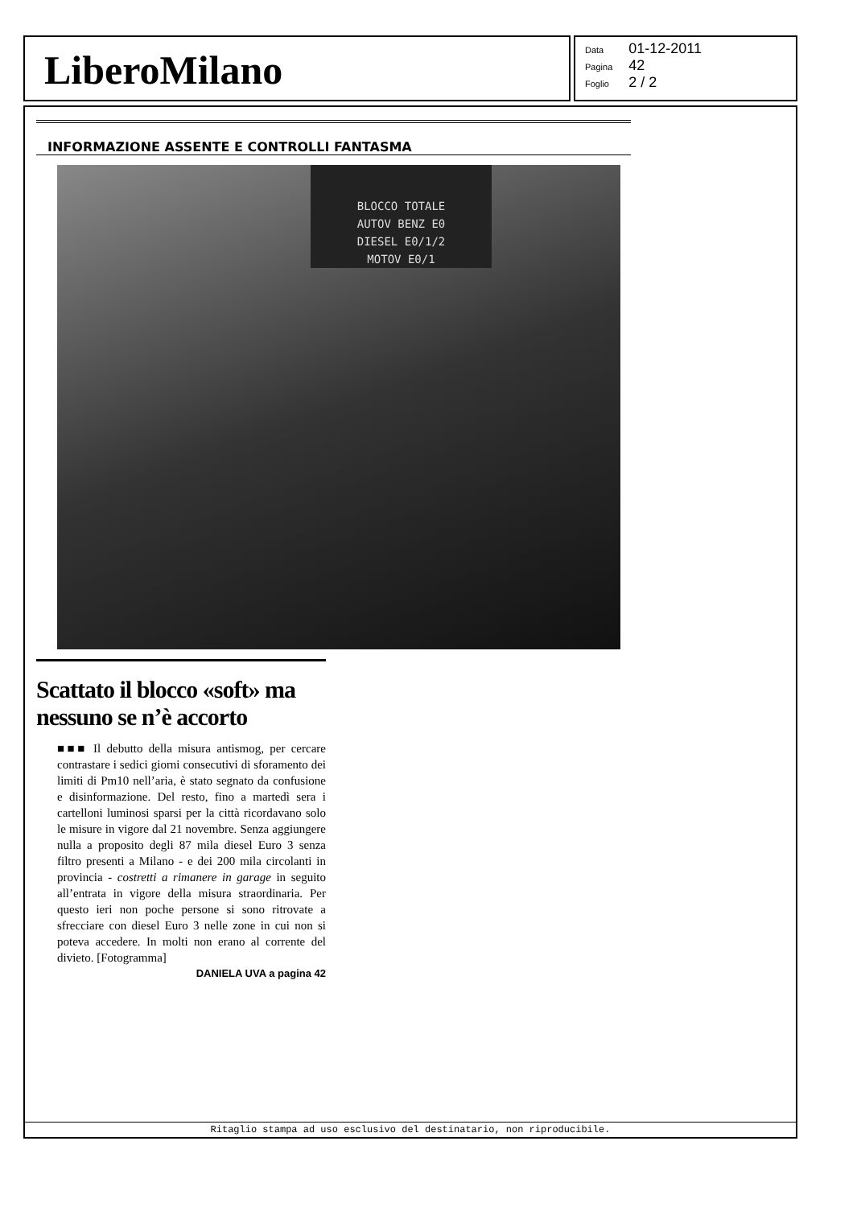LiberoMilano
| Data | 01-12-2011 |
| Pagina | 42 |
| Foglio | 2 / 2 |
INFORMAZIONE ASSENTE E CONTROLLI FANTASMA
BLOCCO TOTALE
AUTOV BENZ E0
DIESEL E0/1/2
MOTOV E0/1
Scattato il blocco «soft» ma nessuno se n’è accorto
■■■ Il debutto della misura antismog, per cercare contrastare i sedici giorni consecutivi di sforamento dei limiti di Pm10 nell’aria, è stato segnato da confusione e disinformazione. Del resto, fino a martedì sera i cartelloni luminosi sparsi per la città ricordavano solo le misure in vigore dal 21 novembre. Senza aggiungere nulla a proposito degli 87 mila diesel Euro 3 senza filtro presenti a Milano - e dei 200 mila circolanti in provincia - costretti a rimanere in garage in seguito all’entrata in vigore della misura straordinaria. Per questo ieri non poche persone si sono ritrovate a sfrecciare con diesel Euro 3 nelle zone in cui non si poteva accedere. In molti non erano al corrente del divieto. [Fotogramma]
DANIELA UVA a pagina 42
Ritaglio stampa ad uso esclusivo del destinatario, non riproducibile.